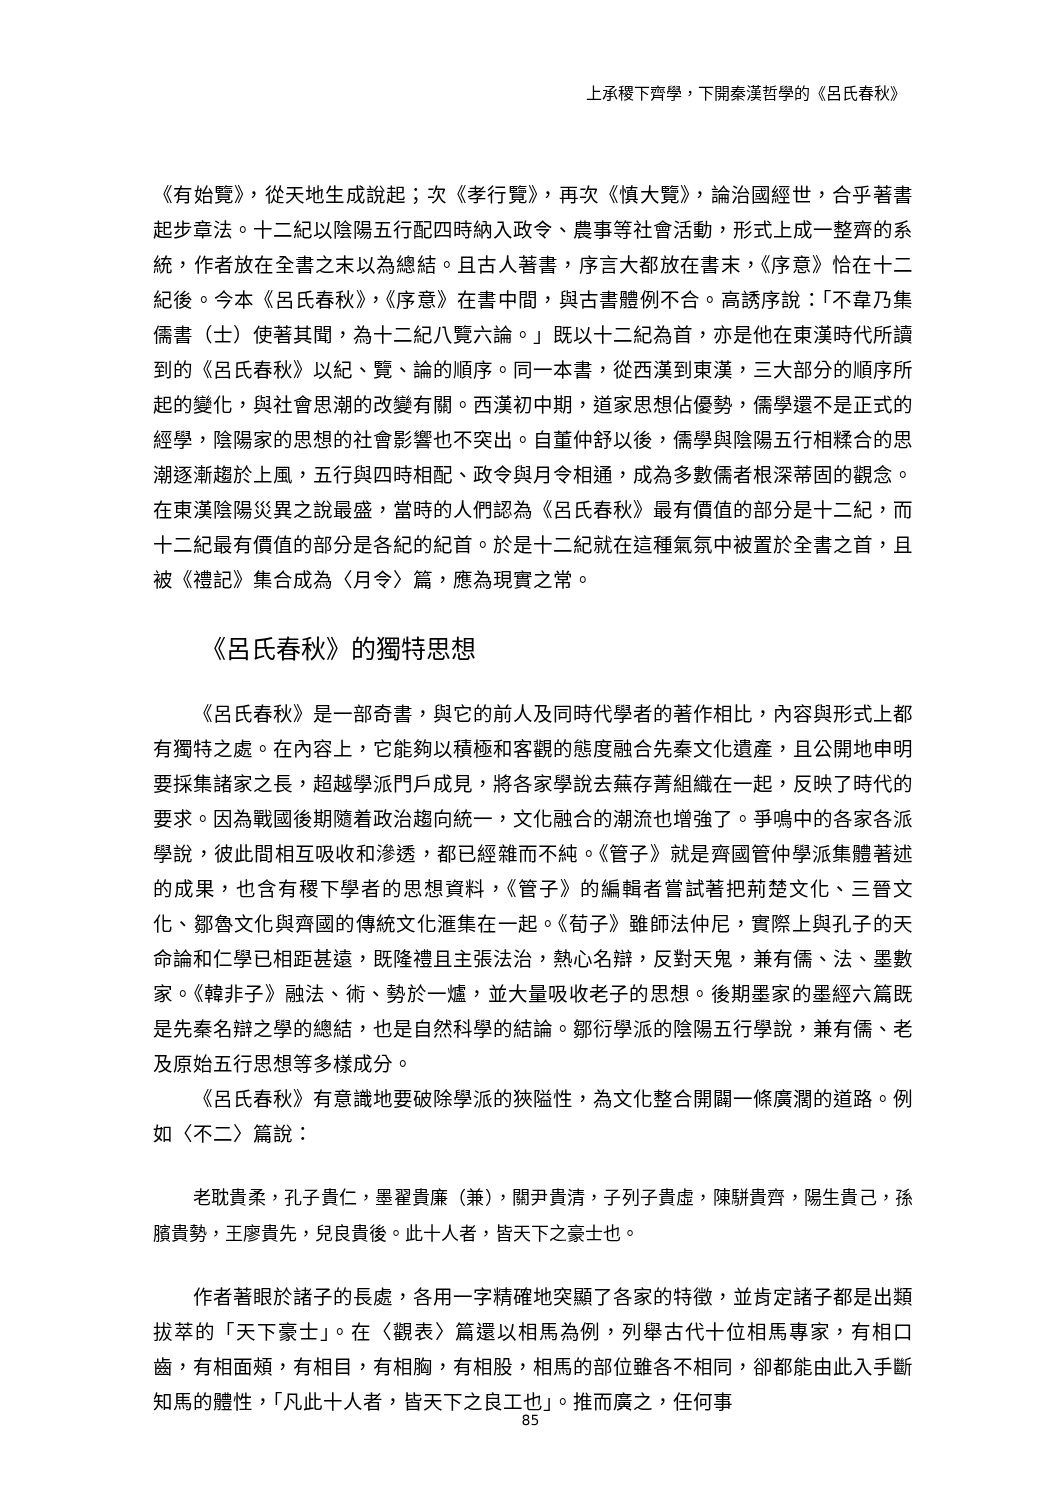上承稷下齊學，下開秦漢哲學的《呂氏春秋》
《有始覽》，從天地生成說起；次《孝行覽》，再次《慎大覽》，論治國經世，合乎著書起步章法。十二紀以陰陽五行配四時納入政令、農事等社會活動，形式上成一整齊的系統，作者放在全書之末以為總結。且古人著書，序言大都放在書末，《序意》恰在十二紀後。今本《呂氏春秋》，《序意》在書中間，與古書體例不合。高誘序說：「不韋乃集儒書（士）使著其聞，為十二紀八覽六論。」既以十二紀為首，亦是他在東漢時代所讀到的《呂氏春秋》以紀、覽、論的順序。同一本書，從西漢到東漢，三大部分的順序所起的變化，與社會思潮的改變有關。西漢初中期，道家思想佔優勢，儒學還不是正式的經學，陰陽家的思想的社會影響也不突出。自董仲舒以後，儒學與陰陽五行相糅合的思潮逐漸趨於上風，五行與四時相配、政令與月令相通，成為多數儒者根深蒂固的觀念。在東漢陰陽災異之說最盛，當時的人們認為《呂氏春秋》最有價值的部分是十二紀，而十二紀最有價值的部分是各紀的紀首。於是十二紀就在這種氣氛中被置於全書之首，且被《禮記》集合成為〈月令〉篇，應為現實之常。
《呂氏春秋》的獨特思想
《呂氏春秋》是一部奇書，與它的前人及同時代學者的著作相比，內容與形式上都有獨特之處。在內容上，它能夠以積極和客觀的態度融合先秦文化遺產，且公開地申明要採集諸家之長，超越學派門戶成見，將各家學說去蕪存菁組織在一起，反映了時代的要求。因為戰國後期隨着政治趨向統一，文化融合的潮流也增強了。爭鳴中的各家各派學說，彼此間相互吸收和滲透，都已經雜而不純。《管子》就是齊國管仲學派集體著述的成果，也含有稷下學者的思想資料，《管子》的編輯者嘗試著把荊楚文化、三晉文化、鄒魯文化與齊國的傳統文化滙集在一起。《荀子》雖師法仲尼，實際上與孔子的天命論和仁學已相距甚遠，既隆禮且主張法治，熱心名辯，反對天鬼，兼有儒、法、墨數家。《韓非子》融法、術、勢於一爐，並大量吸收老子的思想。後期墨家的墨經六篇既是先秦名辯之學的總結，也是自然科學的結論。鄒衍學派的陰陽五行學說，兼有儒、老及原始五行思想等多樣成分。
《呂氏春秋》有意識地要破除學派的狹隘性，為文化整合開闢一條廣濶的道路。例如〈不二〉篇說：
老耽貴柔，孔子貴仁，墨翟貴廉（兼），關尹貴清，子列子貴虛，陳駢貴齊，陽生貴己，孫臏貴勢，王廖貴先，兒良貴後。此十人者，皆天下之豪士也。
作者著眼於諸子的長處，各用一字精確地突顯了各家的特徵，並肯定諸子都是出類拔萃的「天下豪士」。在〈觀表〉篇還以相馬為例，列舉古代十位相馬專家，有相口齒，有相面頰，有相目，有相胸，有相股，相馬的部位雖各不相同，卻都能由此入手斷知馬的體性，「凡此十人者，皆天下之良工也」。推而廣之，任何事
85